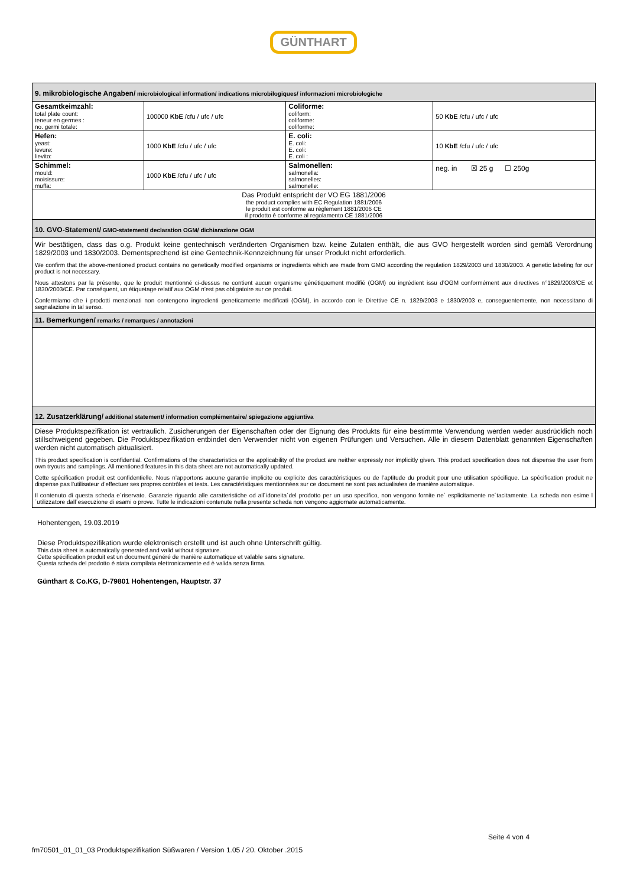GÜNTHART
| 9. mikrobiologische Angaben/ microbiological information/ indications microbilogiques/ informazioni microbiologiche | | | |
| Gesamtkeimzahl: total plate count: teneur en germes : no. germi totale: | 100000 KbE /cfu / ufc / ufc | Coliforme: coliform: coliforme: coliforme: | 50 KbE /cfu / ufc / ufc |
| Hefen: yeast: levure: lievito: | 1000 KbE /cfu / ufc / ufc | E. coli: E. coli: E. coli: E. coli : | 10 KbE /cfu / ufc / ufc |
| Schimmel: mould: moisissure: muffa: | 1000 KbE /cfu / ufc / ufc | Salmonellen: salmonella: salmonelles: salmonelle: | neg. in ☒ 25 g ☐ 250g |
| Das Produkt entspricht der VO EG 1881/2006 the product complies with EC Regulation 1881/2006 le produit est conforme au règlement 1881/2006 CE il prodotto è conforme al regolamento CE 1881/2006 | | | |
| 10. GVO-Statement/ GMO-statement/ declaration OGM/ dichiarazione OGM | | | |
| Wir bestätigen, dass das o.g. Produkt keine gentechnisch veränderten Organismen bzw. keine Zutaten enthält, die aus GVO hergestellt worden sind gemäß Verordnung 1829/2003 und 1830/2003. Dementsprechend ist eine Gentechnik-Kennzeichnung für unser Produkt nicht erforderlich. We confirm that the above-mentioned product contains no genetically modified organisms or ingredients which are made from GMO according the regulation 1829/2003 und 1830/2003. A genetic labeling for our product is not necessary. Nous attestons par la présente, que le produit mentionné ci-dessus ne contient aucun organisme génétiquement modifié (OGM) ou ingrédient issu d’OGM conformément aux directives n°1829/2003/CE et 1830/2003/CE. Par conséquent, un étiquetage relatif aux OGM n’est pas obligatoire sur ce produit. Confermiamo che i prodotti menzionati non contengono ingredienti geneticamente modificati (OGM), in accordo con le Direttive CE n. 1829/2003 e 1830/2003 e, conseguentemente, non necessitano di segnalazione in tal senso. | | | |
| 11. Bemerkungen/ remarks / remarques / annotazioni | | | |
| 12. Zusatzerklärung/ additional statement/ information complémentaire/ spiegazione aggiuntiva | | | |
| Diese Produktspezifikation ist vertraulich. Zusicherungen der Eigenschaften oder der Eignung des Produkts für eine bestimmte Verwendung werden weder ausdrücklich noch stillschweigend gegeben. Die Produktspezifikation entbindet den Verwender nicht von eigenen Prüfungen und Versuchen. Alle in diesem Datenblatt genannten Eigenschaften werden nicht automatisch aktualisiert. This product specification is confidential. Confirmations of the characteristics or the applicability of the product are neither expressly nor implicitly given. This product specification does not dispense the user from own tryouts and samplings. All mentioned features in this data sheet are not automatically updated. Cette spécification produit est confidentielle. Nous n’apportons aucune garantie implicite ou explicite des caractéristiques ou de l’aptitude du produit pour une utilisation spécifique. La spécification produit ne dispense pas l’utilisateur d’effectuer ses propres contrôles et tests. Les caractéristiques mentionnées sur ce document ne sont pas actualisées de manière automatique. Il contenuto di questa scheda e´riservato. Garanzie riguardo alle caratteristiche od all´idoneita´del prodotto per un uso specifico, non vengono fornite ne´ esplicitamente ne´tacitamente. La scheda non esime l´utilizzatore dall´esecuzione di esami o prove. Tutte le indicazioni contenute nella presente scheda non vengono aggiornate automaticamente. | | | |
Hohentengen, 19.03.2019
Diese Produktspezifikation wurde elektronisch erstellt und ist auch ohne Unterschrift gültig.
This data sheet is automatically generated and valid without signature.
Cette spécification produit est un document généré de manière automatique et valable sans signature.
Questa scheda del prodotto è stata compilata elettronicamente ed è valida senza firma.
Günthart & Co.KG, D-79801 Hohentengen, Hauptstr. 37
Seite 4 von 4
fm70501_01_01_03 Produktspezifikation Süßwaren / Version 1.05 / 20. Oktober .2015